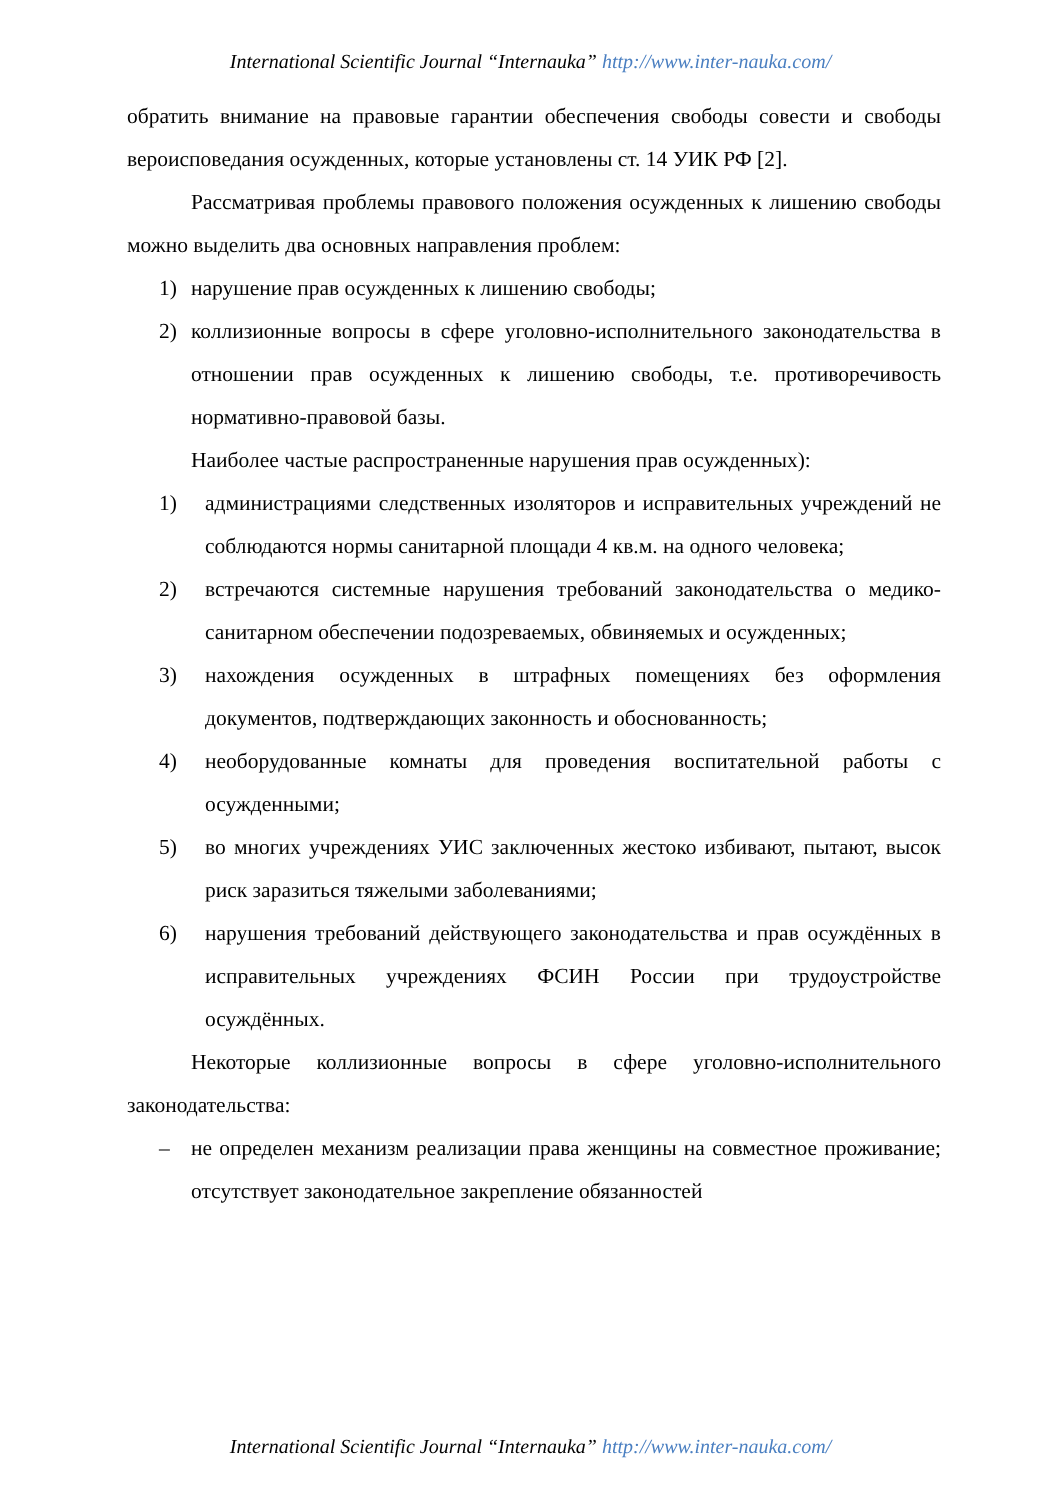International Scientific Journal “Internauka” http://www.inter-nauka.com/
обратить внимание на правовые гарантии обеспечения свободы совести и свободы вероисповедания осужденных, которые установлены ст. 14 УИК РФ [2].
Рассматривая проблемы правового положения осужденных к лишению свободы можно выделить два основных направления проблем:
1) нарушение прав осужденных к лишению свободы;
2) коллизионные вопросы в сфере уголовно-исполнительного законодательства в отношении прав осужденных к лишению свободы, т.е. противоречивость нормативно-правовой базы.
Наиболее частые распространенные нарушения прав осужденных):
1) администрациями следственных изоляторов и исправительных учреждений не соблюдаются нормы санитарной площади 4 кв.м. на одного человека;
2) встречаются системные нарушения требований законодательства о медико-санитарном обеспечении подозреваемых, обвиняемых и осужденных;
3) нахождения осужденных в штрафных помещениях без оформления документов, подтверждающих законность и обоснованность;
4) необорудованные комнаты для проведения воспитательной работы с осужденными;
5) во многих учреждениях УИС заключенных жестоко избивают, пытают, высок риск заразиться тяжелыми заболеваниями;
6) нарушения требований действующего законодательства и прав осуждённых в исправительных учреждениях ФСИН России при трудоустройстве осуждённых.
Некоторые коллизионные вопросы в сфере уголовно-исполнительного законодательства:
– не определен механизм реализации права женщины на совместное проживание; отсутствует законодательное закрепление обязанностей
International Scientific Journal “Internauka” http://www.inter-nauka.com/